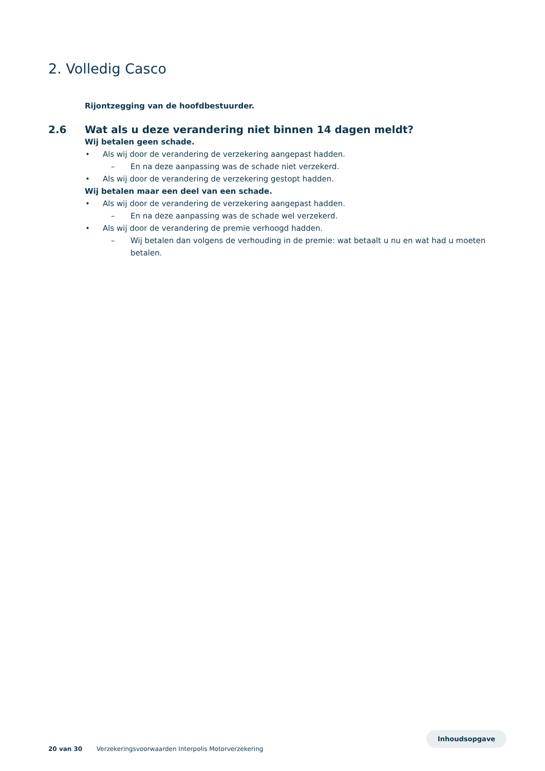2. Volledig Casco
Rijontzegging van de hoofdbestuurder.
2.6 Wat als u deze verandering niet binnen 14 dagen meldt?
Wij betalen geen schade.
• Als wij door de verandering de verzekering aangepast hadden.
– En na deze aanpassing was de schade niet verzekerd.
• Als wij door de verandering de verzekering gestopt hadden.
Wij betalen maar een deel van een schade.
• Als wij door de verandering de verzekering aangepast hadden.
– En na deze aanpassing was de schade wel verzekerd.
• Als wij door de verandering de premie verhoogd hadden.
– Wij betalen dan volgens de verhouding in de premie: wat betaalt u nu en wat had u moeten betalen.
Inhoudsopgave
20 van 30 Verzekeringsvoorwaarden Interpolis Motorverzekering